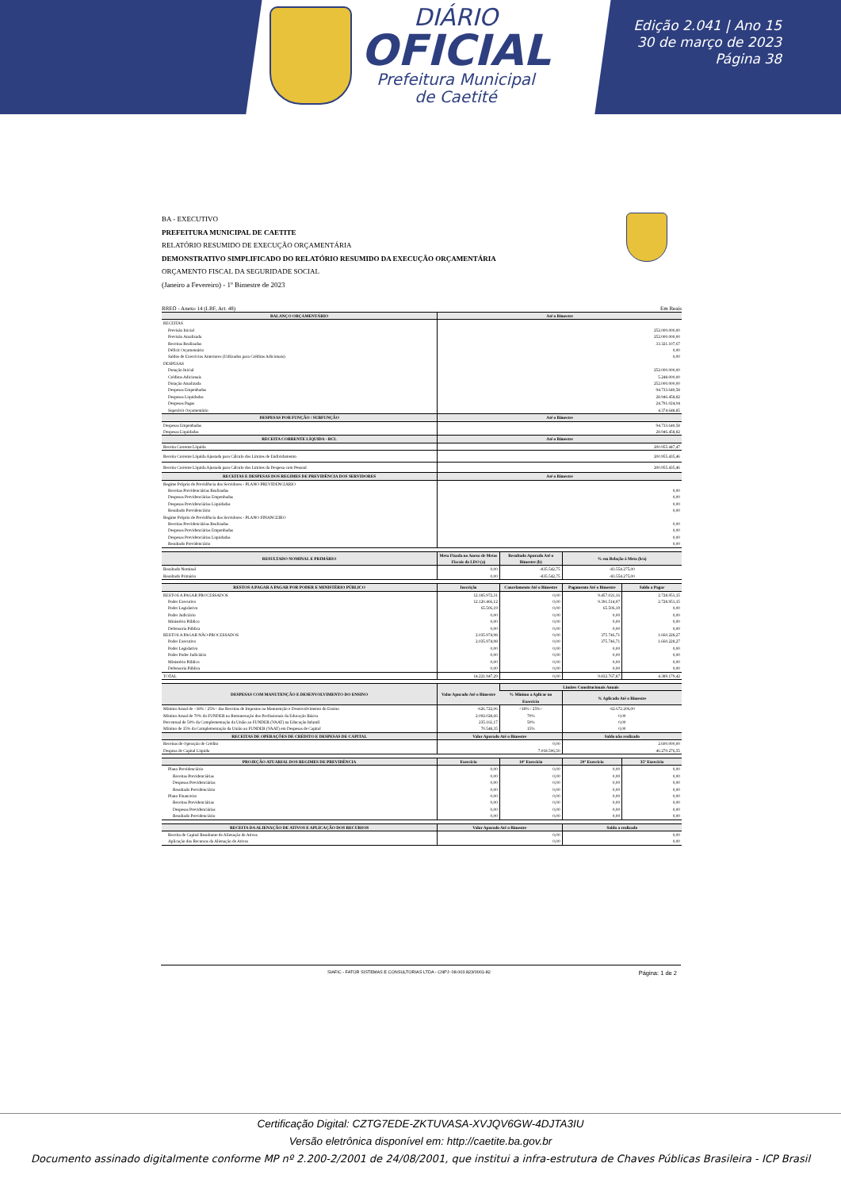DIÁRIO
OFICIAL
Prefeitura Municipal
de Caetité
Edição 2.041 | Ano 15
30 de março de 2023
Página 38
BA - EXECUTIVO
PREFEITURA MUNICIPAL DE CAETITE
RELATÓRIO RESUMIDO DE EXECUÇÃO ORÇAMENTÁRIA
DEMONSTRATIVO SIMPLIFICADO DO RELATÓRIO RESUMIDO DA EXECUÇÃO ORÇAMENTÁRIA
ORÇAMENTO FISCAL DA SEGURIDADE SOCIAL
(Janeiro a Fevereiro) - 1º Bimestre de 2023
RREO - Anexo 14 (LRF, Art. 48) Em Reais
| BALANÇO ORÇAMENTÁRIO | Até o Bimestre |
| --- | --- |
| RECEITAS | |
| Previsão Inicial | 252.000.000,00 |
| Previsão Atualizada | 252.000.000,00 |
| Receitas Realizadas | 33.321.107,67 |
| Déficit Orçamentário | 0,00 |
| Saldos de Exercícios Anteriores (Utilizados para Créditos Adicionais) | 0,00 |
| DESPESAS | |
| Dotação Inicial | 252.000.000,00 |
| Créditos Adicionais | 5.248.000,00 |
| Dotação Atualizada | 252.000.000,00 |
| Despesas Empenhadas | 94.733.640,58 |
| Despesas Liquidadas | 28.946.458,82 |
| Despesas Pagas | 24.791.024,04 |
| Superávit Orçamentário | 4.374.648,85 |
| DESPESAS POR FUNÇÃO / SUBFUNÇÃO | Até o Bimestre |
| Despesas Empenhadas | 94.733.640,58 |
| Despesas Liquidadas | 28.946.458,82 |
| RECEITA CORRENTE LÍQUIDA - RCL | Até o Bimestre |
| Receita Corrente Líquida | 200.955.447,47 |
| Receita Corrente Líquida Ajustada para Cálculo dos Limites de Endividamento | 200.955.435,46 |
| Receita Corrente Líquida Ajustada para Cálculo dos Limites da Despesa com Pessoal | 200.955.435,46 |
| RECEITAS E DESPESAS DOS REGIMES DE PREVIDÊNCIA DOS SERVIDORES | Até o Bimestre |
| Regime Próprio de Previdência dos Servidores - PLANO PREVIDENCIÁRIO | |
| Receitas Previdenciárias Realizadas | 0,00 |
| Despesas Previdenciárias Empenhadas | 0,00 |
| Despesas Previdenciárias Liquidadas | 0,00 |
| Resultado Previdenciário | 0,00 |
| Regime Próprio de Previdência dos Servidores - PLANO FINANCEIRO | |
| Receitas Previdenciárias Realizadas | 0,00 |
| Despesas Previdenciárias Empenhadas | 0,00 |
| Despesas Previdenciárias Liquidadas | 0,00 |
| Resultado Previdenciário | 0,00 |
| RESULTADO NOMINAL E PRIMÁRIO | Meta Fixada no Anexo de Metas Fiscais da LDO (a) | Resultado Apurado Até o Bimestre (b) | % em Relação à Meta (b/a) |
| --- | --- | --- | --- |
| Resultado Nominal | 0,00 | -835.542,75 | -83.554.275,00 |
| Resultado Primário | 0,00 | -835.542,75 | -83.554.275,00 |
| RESTOS A PAGAR A PAGAR POR PODER E MINISTÉRIO PÚBLICO | Inscrição | Cancelamento Até o Bimestre | Pagamento Até o Bimestre | Saldo a Pagar |
| --- | --- | --- | --- | --- |
| RESTOS A PAGAR PROCESSADOS | 12.185.972,31 | 0,00 | 9.457.021,16 | 2.728.951,15 |
| Poder Executivo | 12.120.466,12 | 0,00 | 9.391.514,97 | 2.728.951,15 |
| Poder Legislativo | 65.506,19 | 0,00 | 65.506,19 | 0,00 |
| Poder Judiciário | 0,00 | 0,00 | 0,00 | 0,00 |
| Ministério Público | 0,00 | 0,00 | 0,00 | 0,00 |
| Defensoria Pública | 0,00 | 0,00 | 0,00 | 0,00 |
| RESTOS A PAGAR NÃO-PROCESSADOS | 2.035.974,98 | 0,00 | 375.746,71 | 1.660.228,27 |
| Poder Executivo | 2.035.974,98 | 0,00 | 375.746,71 | 1.660.228,27 |
| Poder Legislativo | 0,00 | 0,00 | 0,00 | 0,00 |
| Poder Poder Judiciário | 0,00 | 0,00 | 0,00 | 0,00 |
| Ministério Público | 0,00 | 0,00 | 0,00 | 0,00 |
| Defensoria Pública | 0,00 | 0,00 | 0,00 | 0,00 |
| TOTAL | 14.221.947,29 | 0,00 | 9.832.767,87 | 4.389.179,42 |
| DESPESAS COM MANUTENÇÃO E DESENVOLVIMENTO DO ENSINO | Valor Apurado Até o Bimestre | Limites Constitucionais Anuais | |
| --- | --- | --- | --- |
| | | % Mínimo a Aplicar no Exercício | % Aplicado Até o Bimestre |
| Mínimo Anual de <18% / 25%> das Receitas de Impostos na Manutenção e Desenvolvimento do Ensino | -626.722,06 | <18% / 25%> | -62.672.206,00 |
| Mínimo Anual de 70% do FUNDEB na Remuneração dos Profissionais da Educação Básica | 2.092.028,66 | 70% | 0,00 |
| Percentual de 50% da Complementação da União ao FUNDEB (VAAT) na Educação Infantil | 235.161,17 | 50% | 0,00 |
| Mínimo de 15% da Complementação da União ao FUNDEB (VAAT) em Despesas de Capital | 70.548,35 | 15% | 0,00 |
| RECEITAS DE OPERAÇÕES DE CRÉDITO E DESPESAS DE CAPITAL | Valor Apurado Até o Bimestre | Saldo não realizado |
| --- | --- | --- |
| Receitas de Operação de Crédito | 0,00 | 2.600.000,00 |
| Despesa de Capital Líquida | 7.018.506,50 | 46.270.276,55 |
| PROJEÇÃO ATUARIAL DOS REGIMES DE PREVIDÊNCIA | Exercício | 10º Exercício | 20º Exercício | 35º Exercício |
| --- | --- | --- | --- | --- |
| Plano Previdenciário | 0,00 | 0,00 | 0,00 | 0,00 |
| Receitas Previdenciárias | 0,00 | 0,00 | 0,00 | 0,00 |
| Despesas Previdenciárias | 0,00 | 0,00 | 0,00 | 0,00 |
| Resultado Previdenciário | 0,00 | 0,00 | 0,00 | 0,00 |
| Plano Financeiro | 0,00 | 0,00 | 0,00 | 0,00 |
| Receitas Previdenciárias | 0,00 | 0,00 | 0,00 | 0,00 |
| Despesas Previdenciárias | 0,00 | 0,00 | 0,00 | 0,00 |
| Resultado Previdenciário | 0,00 | 0,00 | 0,00 | 0,00 |
| RECEITA DA ALIENAÇÃO DE ATIVOS E APLICAÇÃO DOS RECURSOS | Valor Apurado Até o Bimestre | Saldo a realizado |
| --- | --- | --- |
| Receita de Capital Resultante de Alienação de Ativos | 0,00 | 0,00 |
| Aplicação dos Recursos da Alienação de Ativos | 0,00 | 0,00 |
SIAFIC - FATOR SISTEMAS E CONSULTORIAS LTDA - CNPJ: 08.003.823/0001-82 Página: 1 de 2
Certificação Digital: CZTG7EDE-ZKTUVASA-XVJQV6GW-4DJTA3IU
Versão eletrônica disponível em: http://caetite.ba.gov.br
Documento assinado digitalmente conforme MP nº 2.200-2/2001 de 24/08/2001, que institui a infra-estrutura de Chaves Públicas Brasileira - ICP Brasil